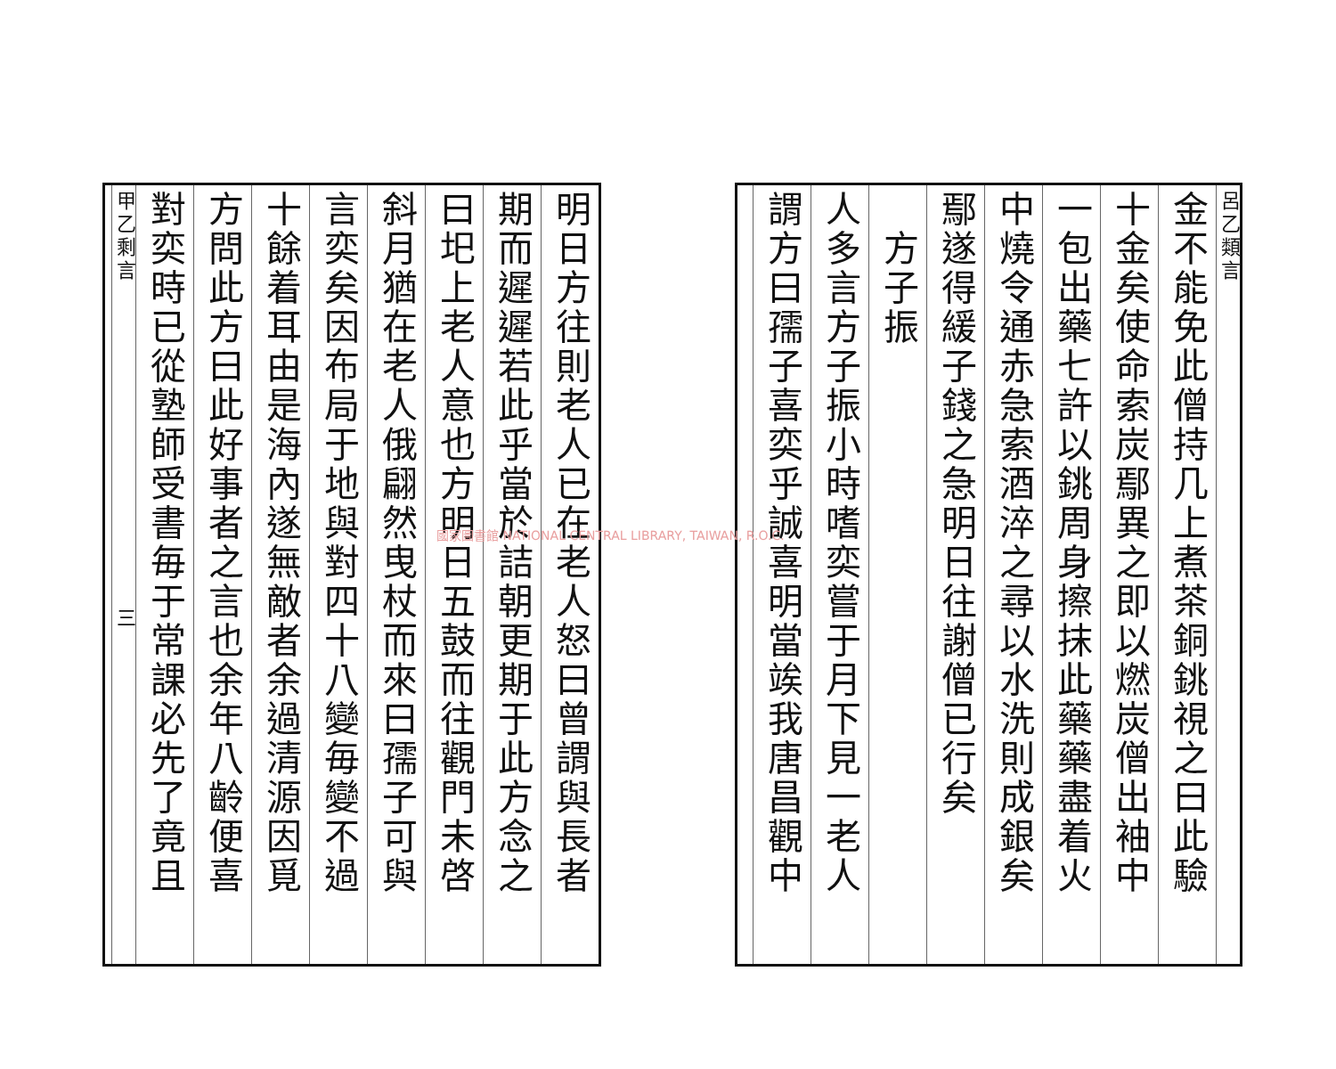呂乙類言
金不能免此僧持几上煮茶銅銚視之曰此驗
十金矣使命索炭鄢異之即以燃炭僧出袖中
一包出藥七許以銚周身擦抹此藥藥盡着火
中燒令通赤急索酒淬之尋以水洗則成銀矣
鄢遂得緩子錢之急明日往謝僧已行矣
　方子振
人多言方子振小時嗜奕嘗于月下見一老人
謂方曰孺子喜奕乎誠喜明當竢我唐昌觀中
明日方往則老人已在老人怒曰曾謂與長者
期而遲遲若此乎當於詰朝更期于此方念之
曰圯上老人意也方明日五鼓而往觀門未啓
斜月猶在老人俄翩然曳杖而來曰孺子可與
言奕矣因布局于地與對四十八變毎變不過
十餘着耳由是海內遂無敵者余過清源因覓
方問此方曰此好事者之言也余年八齡便喜
對奕時已從塾師受書毎于常課必先了竟且
甲乙剩言　　　　　　　　　　　　　　三
國家圖書館 NATIONAL CENTRAL LIBRARY, TAIWAN, R.O.C.